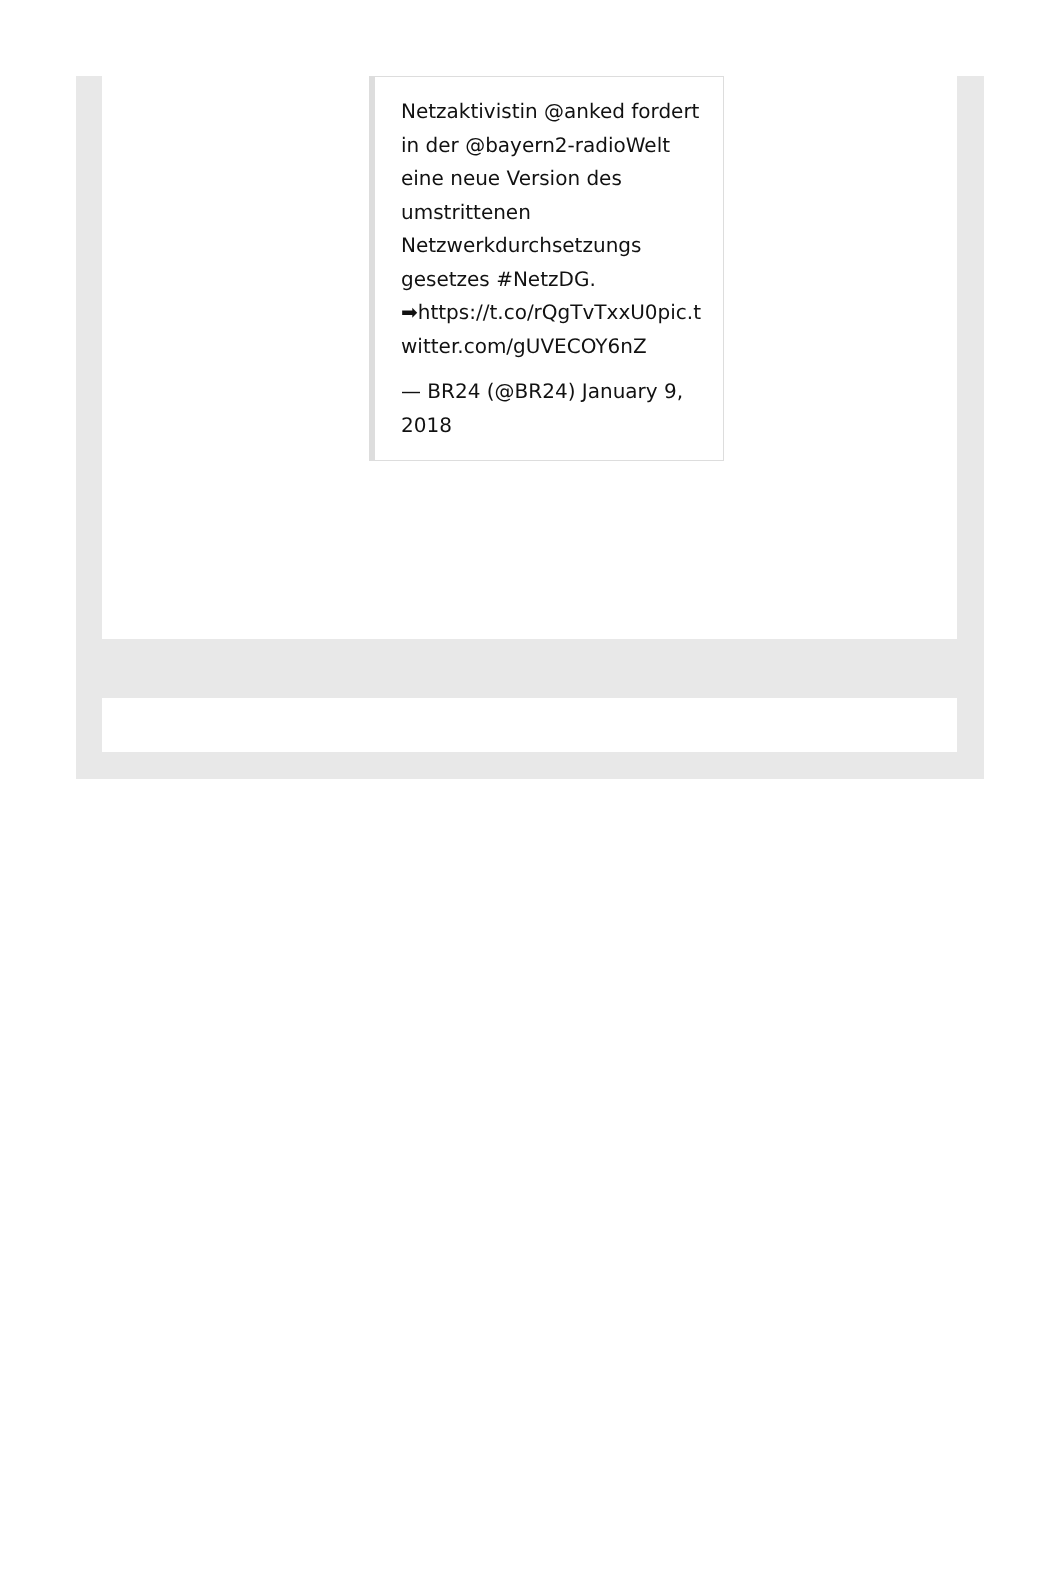Netzaktivistin @anked fordert in der @bayern2-radioWelt eine neue Version des umstrittenen Netzwerkdurchsetzungs gesetzes #NetzDG. ➡https://t.co/rQgTvTxxU0pic.twitter.com/gUVECOY6nZ
— BR24 (@BR24) January 9, 2018